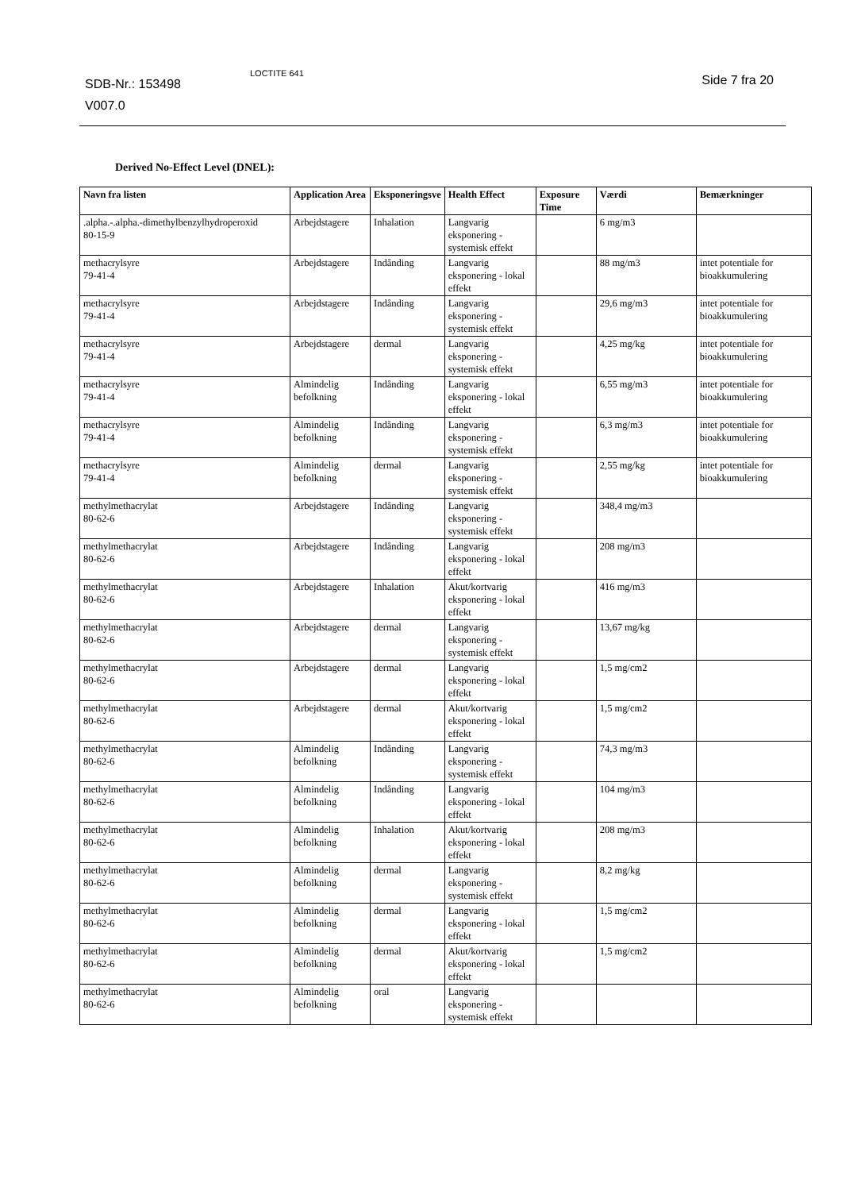SDB-Nr.: 153498
V007.0
LOCTITE 641 Side 7 fra 20
Derived No-Effect Level (DNEL):
| Navn fra listen | Application Area | Eksponeringsve | Health Effect | Exposure Time | Værdi | Bemærkninger |
| --- | --- | --- | --- | --- | --- | --- |
| .alpha.-.alpha.-dimethylbenzylhydroperoxid 80-15-9 | Arbejdstagere | Inhalation | Langvarig eksponering - systemisk effekt | | 6 mg/m3 | |
| methacrylsyre 79-41-4 | Arbejdstagere | Indånding | Langvarig eksponering - lokal effekt | | 88 mg/m3 | intet potentiale for bioakkumulering |
| methacrylsyre 79-41-4 | Arbejdstagere | Indånding | Langvarig eksponering - systemisk effekt | | 29,6 mg/m3 | intet potentiale for bioakkumulering |
| methacrylsyre 79-41-4 | Arbejdstagere | dermal | Langvarig eksponering - systemisk effekt | | 4,25 mg/kg | intet potentiale for bioakkumulering |
| methacrylsyre 79-41-4 | Almindelig befolkning | Indånding | Langvarig eksponering - lokal effekt | | 6,55 mg/m3 | intet potentiale for bioakkumulering |
| methacrylsyre 79-41-4 | Almindelig befolkning | Indånding | Langvarig eksponering - systemisk effekt | | 6,3 mg/m3 | intet potentiale for bioakkumulering |
| methacrylsyre 79-41-4 | Almindelig befolkning | dermal | Langvarig eksponering - systemisk effekt | | 2,55 mg/kg | intet potentiale for bioakkumulering |
| methylmethacrylat 80-62-6 | Arbejdstagere | Indånding | Langvarig eksponering - systemisk effekt | | 348,4 mg/m3 | |
| methylmethacrylat 80-62-6 | Arbejdstagere | Indånding | Langvarig eksponering - lokal effekt | | 208 mg/m3 | |
| methylmethacrylat 80-62-6 | Arbejdstagere | Inhalation | Akut/kortvarig eksponering - lokal effekt | | 416 mg/m3 | |
| methylmethacrylat 80-62-6 | Arbejdstagere | dermal | Langvarig eksponering - systemisk effekt | | 13,67 mg/kg | |
| methylmethacrylat 80-62-6 | Arbejdstagere | dermal | Langvarig eksponering - lokal effekt | | 1,5 mg/cm2 | |
| methylmethacrylat 80-62-6 | Arbejdstagere | dermal | Akut/kortvarig eksponering - lokal effekt | | 1,5 mg/cm2 | |
| methylmethacrylat 80-62-6 | Almindelig befolkning | Indånding | Langvarig eksponering - systemisk effekt | | 74,3 mg/m3 | |
| methylmethacrylat 80-62-6 | Almindelig befolkning | Indånding | Langvarig eksponering - lokal effekt | | 104 mg/m3 | |
| methylmethacrylat 80-62-6 | Almindelig befolkning | Inhalation | Akut/kortvarig eksponering - lokal effekt | | 208 mg/m3 | |
| methylmethacrylat 80-62-6 | Almindelig befolkning | dermal | Langvarig eksponering - systemisk effekt | | 8,2 mg/kg | |
| methylmethacrylat 80-62-6 | Almindelig befolkning | dermal | Langvarig eksponering - lokal effekt | | 1,5 mg/cm2 | |
| methylmethacrylat 80-62-6 | Almindelig befolkning | dermal | Akut/kortvarig eksponering - lokal effekt | | 1,5 mg/cm2 | |
| methylmethacrylat 80-62-6 | Almindelig befolkning | oral | Langvarig eksponering - systemisk effekt | | | |